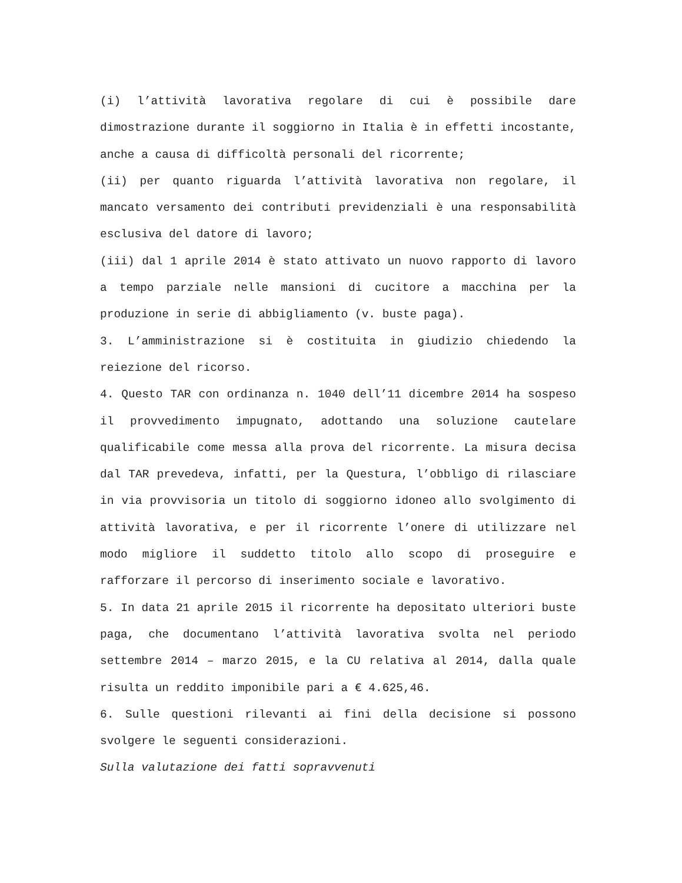(i) l’attività lavorativa regolare di cui è possibile dare dimostrazione durante il soggiorno in Italia è in effetti incostante, anche a causa di difficoltà personali del ricorrente;
(ii) per quanto riguarda l’attività lavorativa non regolare, il mancato versamento dei contributi previdenziali è una responsabilità esclusiva del datore di lavoro;
(iii) dal 1 aprile 2014 è stato attivato un nuovo rapporto di lavoro a tempo parziale nelle mansioni di cucitore a macchina per la produzione in serie di abbigliamento (v. buste paga).
3. L’amministrazione si è costituita in giudizio chiedendo la reiezione del ricorso.
4. Questo TAR con ordinanza n. 1040 dell’11 dicembre 2014 ha sospeso il provvedimento impugnato, adottando una soluzione cautelare qualificabile come messa alla prova del ricorrente. La misura decisa dal TAR prevedeva, infatti, per la Questura, l’obbligo di rilasciare in via provvisoria un titolo di soggiorno idoneo allo svolgimento di attività lavorativa, e per il ricorrente l’onere di utilizzare nel modo migliore il suddetto titolo allo scopo di proseguire e rafforzare il percorso di inserimento sociale e lavorativo.
5. In data 21 aprile 2015 il ricorrente ha depositato ulteriori buste paga, che documentano l’attività lavorativa svolta nel periodo settembre 2014 – marzo 2015, e la CU relativa al 2014, dalla quale risulta un reddito imponibile pari a € 4.625,46.
6. Sulle questioni rilevanti ai fini della decisione si possono svolgere le seguenti considerazioni.
Sulla valutazione dei fatti sopravvenuti